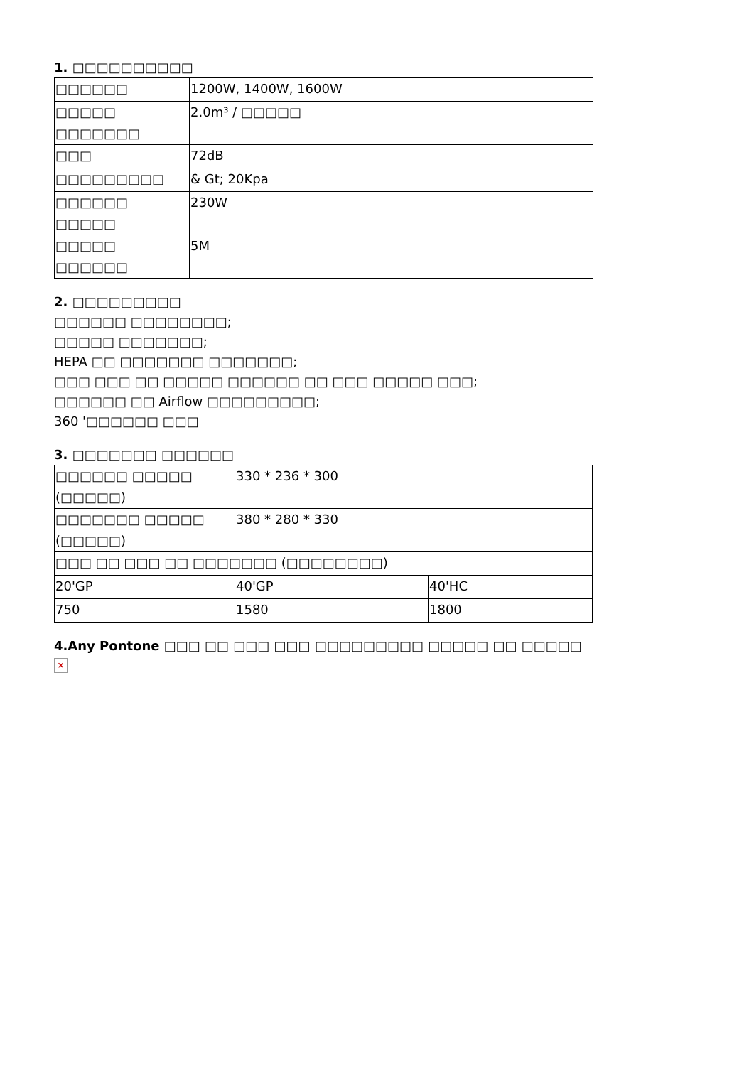1. □□□□□□□□□□
| □□□□□□ | 1200W, 1400W, 1600W |
| □□□□□ □□□□□□□ | 2.0m³ / □□□□□ |
| □□□ | 72dB |
| □□□□□□□□□ | & Gt; 20Kpa |
| □□□□□□ □□□□□ | 230W |
| □□□□□ □□□□□□ | 5M |
2. □□□□□□□□□
□□□□□□ □□□□□□□□;
□□□□□ □□□□□□□;
HEPA □□ □□□□□□□ □□□□□□□;
□□□ □□□ □□ □□□□□ □□□□□□ □□ □□□ □□□□□ □□□;
□□□□□□ □□ Airflow □□□□□□□□□;
360 '□□□□□□ □□□
3. □□□□□□□ □□□□□□
| □□□□□□ □□□□□ (□□□□□) | 330 * 236 * 300 | |
| □□□□□□□ □□□□□ (□□□□□) | 380 * 280 * 330 | |
| □□□ □□ □□□ □□ □□□□□□□ (□□□□□□□□) | | |
| 20'GP | 40'GP | 40'HC |
| 750 | 1580 | 1800 |
4.Any Pontone □□□ □□ □□□ □□□ □□□□□□□□□ □□□□□ □□ □□□□□
×